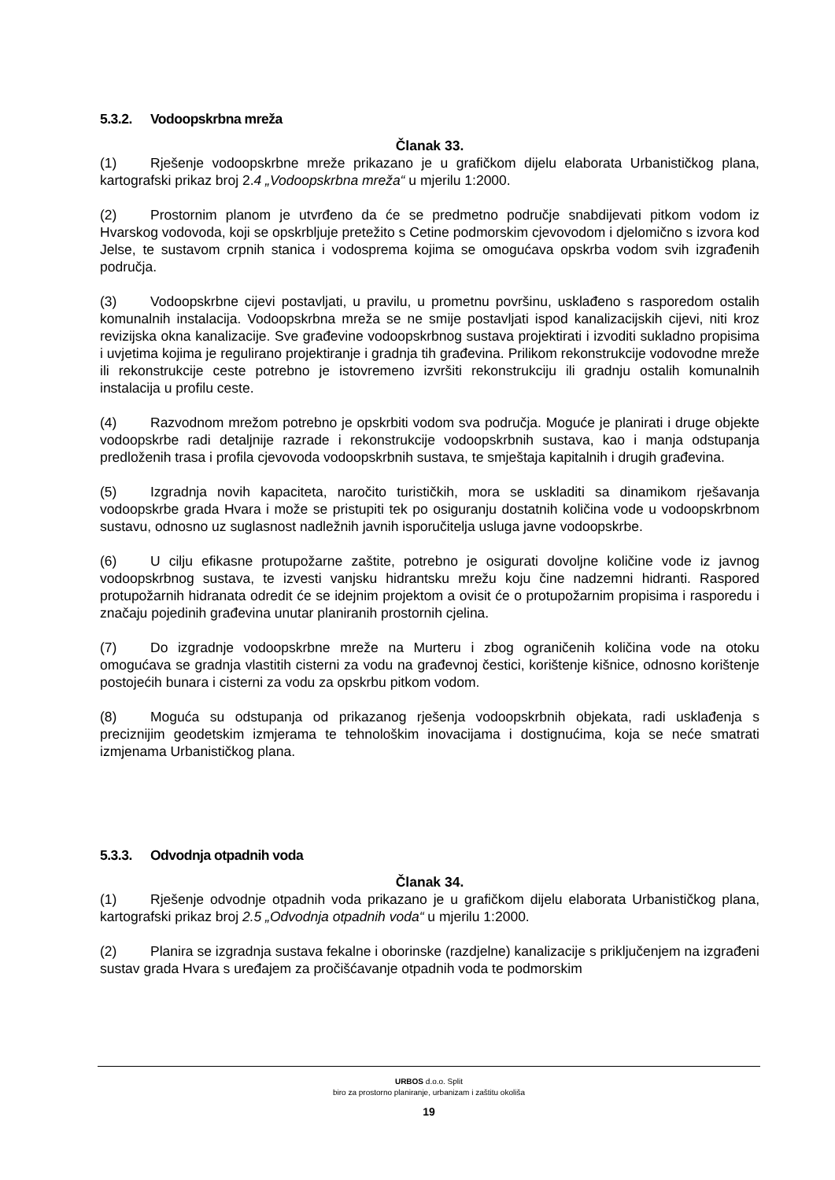5.3.2. Vodoopskrbna mreža
Članak 33.
(1) Rješenje vodoopskrbne mreže prikazano je u grafičkom dijelu elaborata Urbanističkog plana, kartografski prikaz broj 2.4 „Vodoopskrbna mreža“ u mjerilu 1:2000.
(2) Prostornim planom je utvrđeno da će se predmetno područje snabdijevati pitkom vodom iz Hvarskog vodovoda, koji se opskrbljuje pretežito s Cetine podmorskim cjevovodom i djelomično s izvora kod Jelse, te sustavom crpnih stanica i vodosprema kojima se omogućava opskrba vodom svih izgrađenih područja.
(3) Vodoopskrbne cijevi postavljati, u pravilu, u prometnu površinu, usklađeno s rasporedom ostalih komunalnih instalacija. Vodoopskrbna mreža se ne smije postavljati ispod kanalizacijskih cijevi, niti kroz revizijska okna kanalizacije. Sve građevine vodoopskrbnog sustava projektirati i izvoditi sukladno propisima i uvjetima kojima je regulirano projektiranje i gradnja tih građevina. Prilikom rekonstrukcije vodovodne mreže ili rekonstrukcije ceste potrebno je istovremeno izvršiti rekonstrukciju ili gradnju ostalih komunalnih instalacija u profilu ceste.
(4) Razvodnom mrežom potrebno je opskrbiti vodom sva područja. Moguće je planirati i druge objekte vodoopskrbe radi detaljnije razrade i rekonstrukcije vodoopskrbnih sustava, kao i manja odstupanja predloženih trasa i profila cjevovoda vodoopskrbnih sustava, te smještaja kapitalnih i drugih građevina.
(5) Izgradnja novih kapaciteta, naročito turističkih, mora se uskladiti sa dinamikom rješavanja vodoopskrbe grada Hvara i može se pristupiti tek po osiguranju dostatnih količina vode u vodoopskrbnom sustavu, odnosno uz suglasnost nadležnih javnih isporučitelja usluga javne vodoopskrbe.
(6) U cilju efikasne protupožarne zaštite, potrebno je osigurati dovoljne količine vode iz javnog vodoopskrbnog sustava, te izvesti vanjsku hidrantsku mrežu koju čine nadzemni hidranti. Raspored protupožarnih hidranata odredit će se idejnim projektom a ovisit će o protupožarnim propisima i rasporedu i značaju pojedinih građevina unutar planiranih prostornih cjelina.
(7) Do izgradnje vodoopskrbne mreže na Murteru i zbog ograničenih količina vode na otoku omogućava se gradnja vlastitih cisterni za vodu na građevnoj čestici, korištenje kišnice, odnosno korištenje postojećih bunara i cisterni za vodu za opskrbu pitkom vodom.
(8) Moguća su odstupanja od prikazanog rješenja vodoopskrbnih objekata, radi usklađenja s preciznijim geodetskim izmjerama te tehnološkim inovacijama i dostignućima, koja se neće smatrati izmjenama Urbanističkog plana.
5.3.3. Odvodnja otpadnih voda
Članak 34.
(1) Rješenje odvodnje otpadnih voda prikazano je u grafičkom dijelu elaborata Urbanističkog plana, kartografski prikaz broj 2.5 „Odvodnja otpadnih voda“ u mjerilu 1:2000.
(2) Planira se izgradnja sustava fekalne i oborinske (razdjelne) kanalizacije s priključenjem na izgrađeni sustav grada Hvara s uređajem za pročišćavanje otpadnih voda te podmorskim
URBOS d.o.o. Split
biro za prostorno planiranje, urbanizam i zaštitu okoliša
19